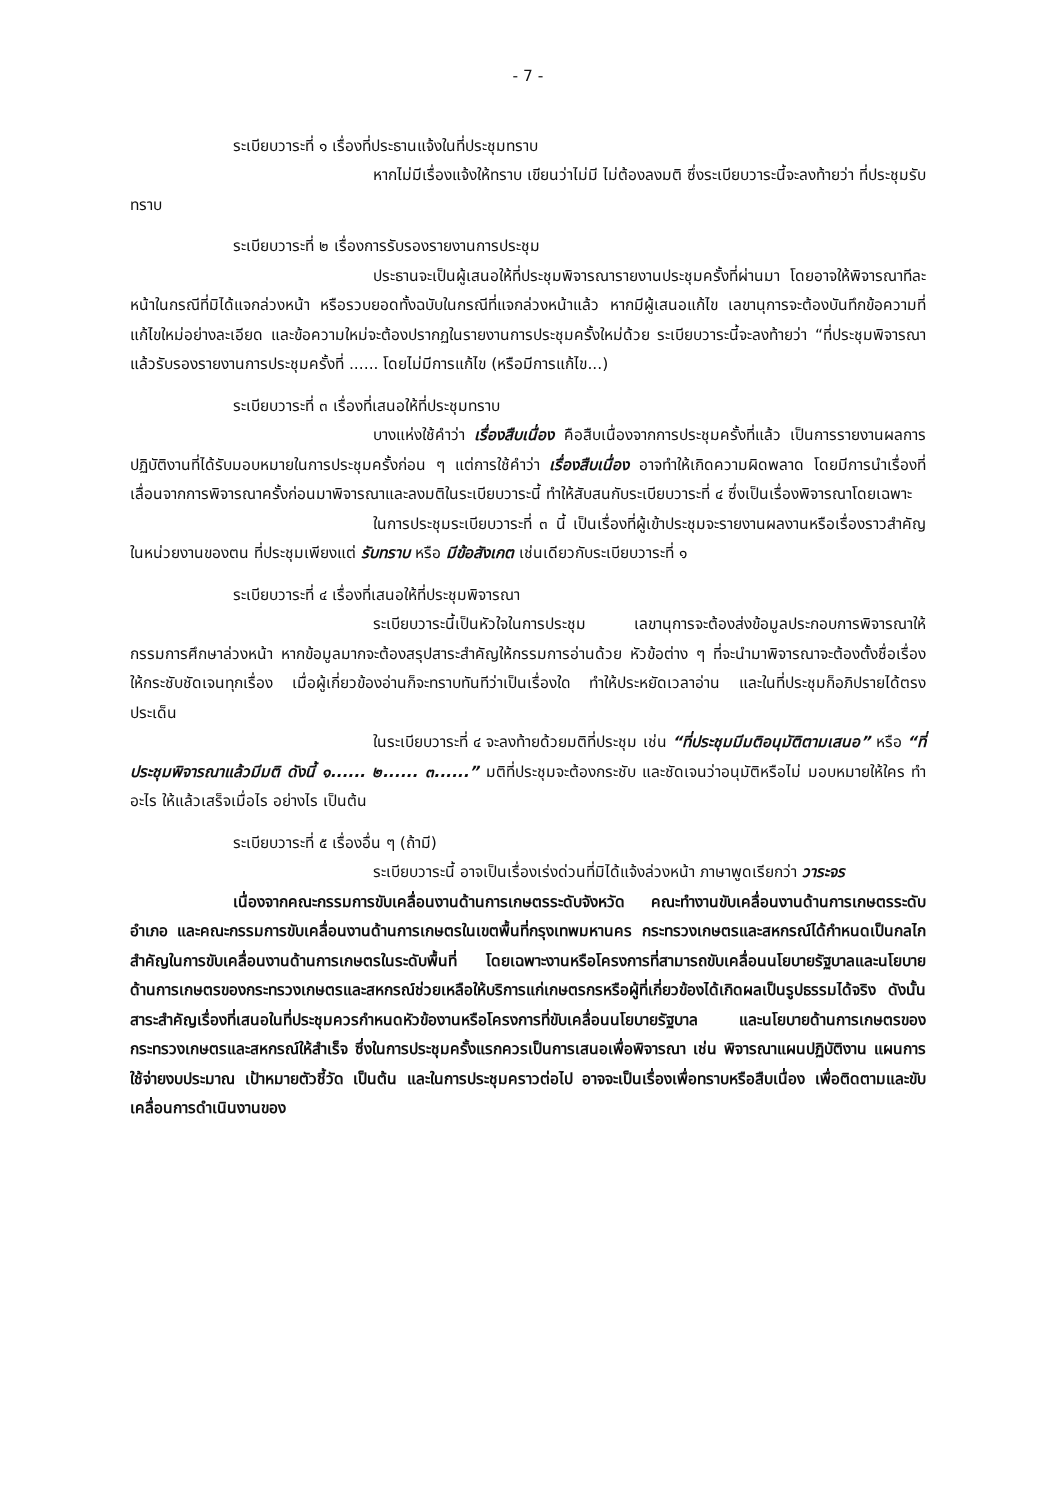- 7 -
ระเบียบวาระที่ ๑ เรื่องที่ประธานแจ้งในที่ประชุมทราบ
หากไม่มีเรื่องแจ้งให้ทราบ เขียนว่าไม่มี ไม่ต้องลงมติ ซึ่งระเบียบวาระนี้จะลงท้ายว่า ที่ประชุมรับทราบ
ระเบียบวาระที่ ๒ เรื่องการรับรองรายงานการประชุม
ประธานจะเป็นผู้เสนอให้ที่ประชุมพิจารณารายงานประชุมครั้งที่ผ่านมา โดยอาจให้พิจารณาทีละหน้าในกรณีที่มิได้แจกล่วงหน้า หรือรวบยอดทั้งฉบับในกรณีที่แจกล่วงหน้าแล้ว หากมีผู้เสนอแก้ไข เลขานุการจะต้องบันทึกข้อความที่แก้ไขใหม่อย่างละเอียด และข้อความใหม่จะต้องปรากฏในรายงานการประชุมครั้งใหม่ด้วย ระเบียบวาระนี้จะลงท้ายว่า “ที่ประชุมพิจารณาแล้วรับรองรายงานการประชุมครั้งที่ ...... โดยไม่มีการแก้ไข (หรือมีการแก้ไข...)
ระเบียบวาระที่ ๓ เรื่องที่เสนอให้ที่ประชุมทราบ
บางแห่งใช้คำว่า เรื่องสืบเนื่อง คือสืบเนื่องจากการประชุมครั้งที่แล้ว เป็นการรายงานผลการปฏิบัติงานที่ได้รับมอบหมายในการประชุมครั้งก่อน ๆ แต่การใช้คำว่า เรื่องสืบเนื่อง อาจทำให้เกิดความผิดพลาด โดยมีการนำเรื่องที่เลื่อนจากการพิจารณาครั้งก่อนมาพิจารณาและลงมติในระเบียบวาระนี้ ทำให้สับสนกับระเบียบวาระที่ ๔ ซึ่งเป็นเรื่องพิจารณาโดยเฉพาะ
ในการประชุมระเบียบวาระที่ ๓ นี้ เป็นเรื่องที่ผู้เข้าประชุมจะรายงานผลงานหรือเรื่องราวสำคัญในหน่วยงานของตน ที่ประชุมเพียงแต่ รับทราบ หรือ มีข้อสังเกต เช่นเดียวกับระเบียบวาระที่ ๑
ระเบียบวาระที่ ๔ เรื่องที่เสนอให้ที่ประชุมพิจารณา
ระเบียบวาระนี้เป็นหัวใจในการประชุม เลขานุการจะต้องส่งข้อมูลประกอบการพิจารณาให้กรรมการศึกษาล่วงหน้า หากข้อมูลมากจะต้องสรุปสาระสำคัญให้กรรมการอ่านด้วย หัวข้อต่าง ๆ ที่จะนำมาพิจารณาจะต้องตั้งชื่อเรื่องให้กระชับชัดเจนทุกเรื่อง เมื่อผู้เกี่ยวข้องอ่านก็จะทราบทันทีว่าเป็นเรื่องใด ทำให้ประหยัดเวลาอ่าน และในที่ประชุมก็อภิปรายได้ตรงประเด็น
ในระเบียบวาระที่ ๔ จะลงท้ายด้วยมติที่ประชุม เช่น “ที่ประชุมมีมติอนุมัติตามเสนอ” หรือ “ที่ประชุมพิจารณาแล้วมีมติ ดังนี้ ๑...... ๒...... ๓......” มติที่ประชุมจะต้องกระชับ และชัดเจนว่าอนุมัติหรือไม่ มอบหมายให้ใคร ทำอะไร ให้แล้วเสร็จเมื่อไร อย่างไร เป็นต้น
ระเบียบวาระที่ ๕ เรื่องอื่น ๆ (ถ้ามี)
ระเบียบวาระนี้ อาจเป็นเรื่องเร่งด่วนที่มิได้แจ้งล่วงหน้า ภาษาพูดเรียกว่า วาระจร
เนื่องจากคณะกรรมการขับเคลื่อนงานด้านการเกษตรระดับจังหวัด คณะทำงานขับเคลื่อนงานด้านการเกษตรระดับอำเภอ และคณะกรรมการขับเคลื่อนงานด้านการเกษตรในเขตพื้นที่กรุงเทพมหานคร กระทรวงเกษตรและสหกรณ์ได้กำหนดเป็นกลไกสำคัญในการขับเคลื่อนงานด้านการเกษตรในระดับพื้นที่ โดยเฉพาะงานหรือโครงการที่สามารถขับเคลื่อนนโยบายรัฐบาลและนโยบายด้านการเกษตรของกระทรวงเกษตรและสหกรณ์ช่วยเหลือให้บริการแก่เกษตรกรหรือผู้ที่เกี่ยวข้องได้เกิดผลเป็นรูปธรรมได้จริง ดังนั้น สาระสำคัญเรื่องที่เสนอในที่ประชุมควรกำหนดหัวข้องานหรือโครงการที่ขับเคลื่อนนโยบายรัฐบาล และนโยบายด้านการเกษตรของกระทรวงเกษตรและสหกรณ์ให้สำเร็จ ซึ่งในการประชุมครั้งแรกควรเป็นการเสนอเพื่อพิจารณา เช่น พิจารณาแผนปฏิบัติงาน แผนการใช้จ่ายงบประมาณ เป้าหมายตัวชี้วัด เป็นต้น และในการประชุมคราวต่อไป อาจจะเป็นเรื่องเพื่อทราบหรือสืบเนื่อง เพื่อติดตามและขับเคลื่อนการดำเนินงานของ